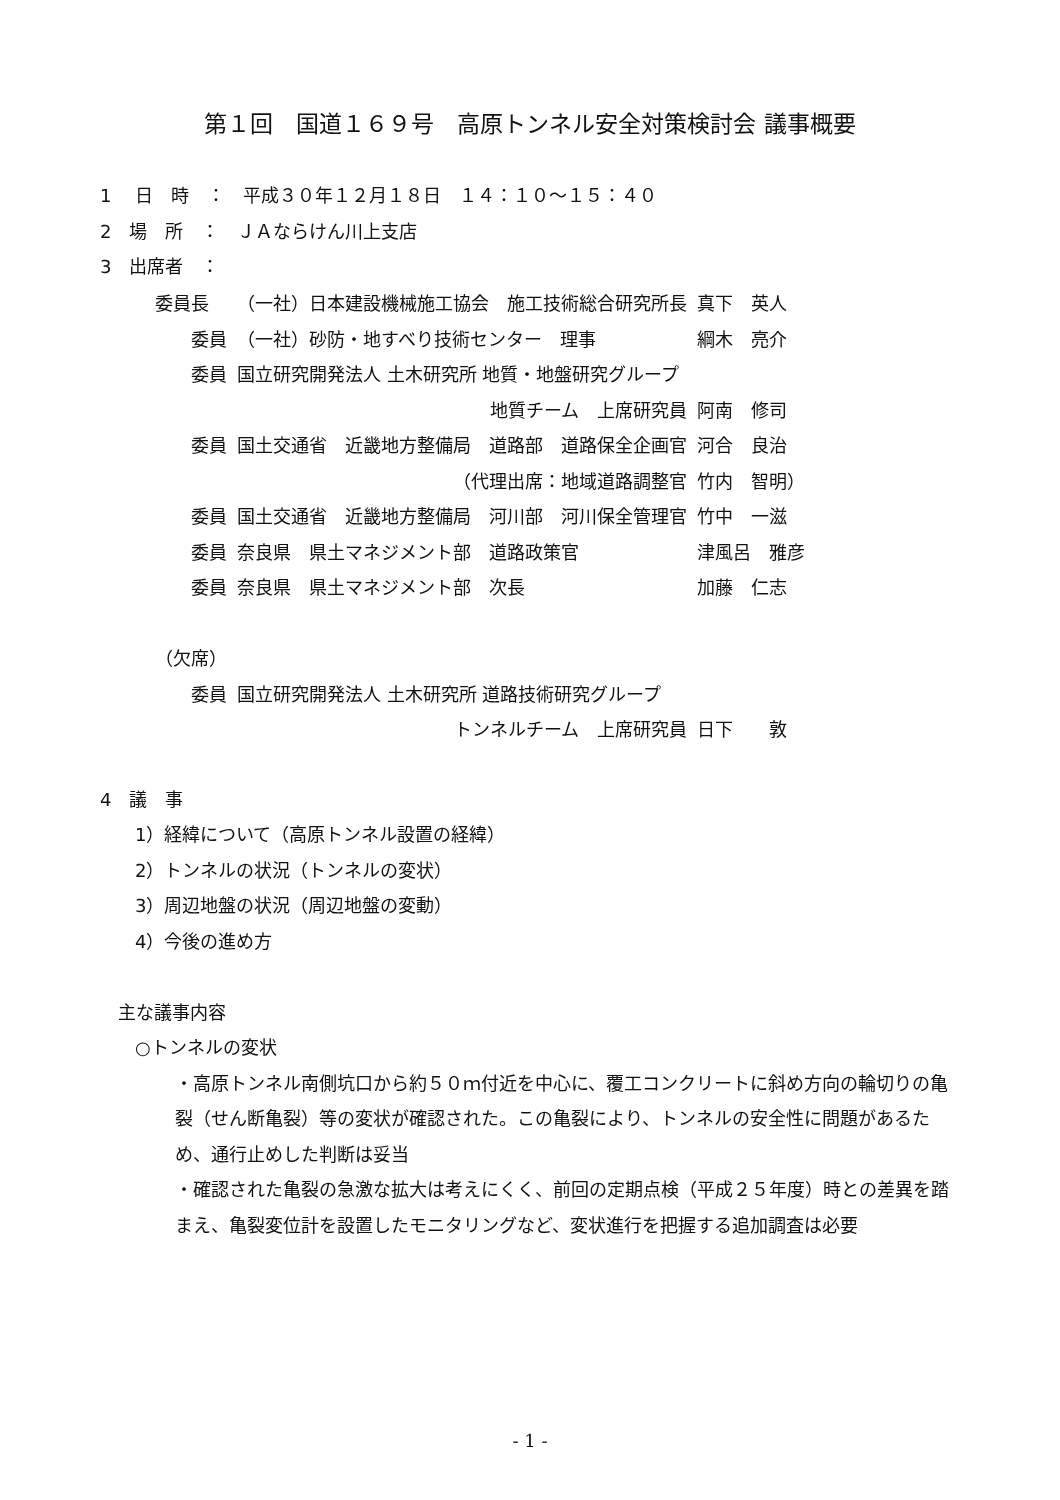第１回　国道１６９号　高原トンネル安全対策検討会 議事概要
1　 日　時　：　平成３０年１２月１８日　１４：１０～１５：４０
2　場　所　：　ＪＡならけん川上支店
3　出席者　：
| 委員長 | （一社）日本建設機械施工協会 施工技術総合研究所長 | 真下 英人 |
| 委員 | （一社）砂防・地すべり技術センター 理事 | 綱木 亮介 |
| 委員 | 国立研究開発法人 土木研究所 地質・地盤研究グループ | |
| | 地質チーム 上席研究員 | 阿南 修司 |
| 委員 | 国土交通省 近畿地方整備局 道路部 道路保全企画官 | 河合 良治 |
| | （代理出席：地域道路調整官 | 竹内 智明） |
| 委員 | 国土交通省 近畿地方整備局 河川部 河川保全管理官 | 竹中 一滋 |
| 委員 | 奈良県 県土マネジメント部 道路政策官 | 津風呂 雅彦 |
| 委員 | 奈良県 県土マネジメント部 次長 | 加藤 仁志 |
| （欠席） | | |
| 委員 | 国立研究開発法人 土木研究所 道路技術研究グループ | |
| | トンネルチーム 上席研究員 | 日下 敦 |
4　議　事
1）経緯について（高原トンネル設置の経緯）
2）トンネルの状況（トンネルの変状）
3）周辺地盤の状況（周辺地盤の変動）
4）今後の進め方
　主な議事内容
○トンネルの変状
・高原トンネル南側坑口から約５０ｍ付近を中心に、覆工コンクリートに斜め方向の輪切りの亀裂（せん断亀裂）等の変状が確認された。この亀裂により、トンネルの安全性に問題があるため、通行止めした判断は妥当
・確認された亀裂の急激な拡大は考えにくく、前回の定期点検（平成２５年度）時との差異を踏まえ、亀裂変位計を設置したモニタリングなど、変状進行を把握する追加調査は必要
- 1 -